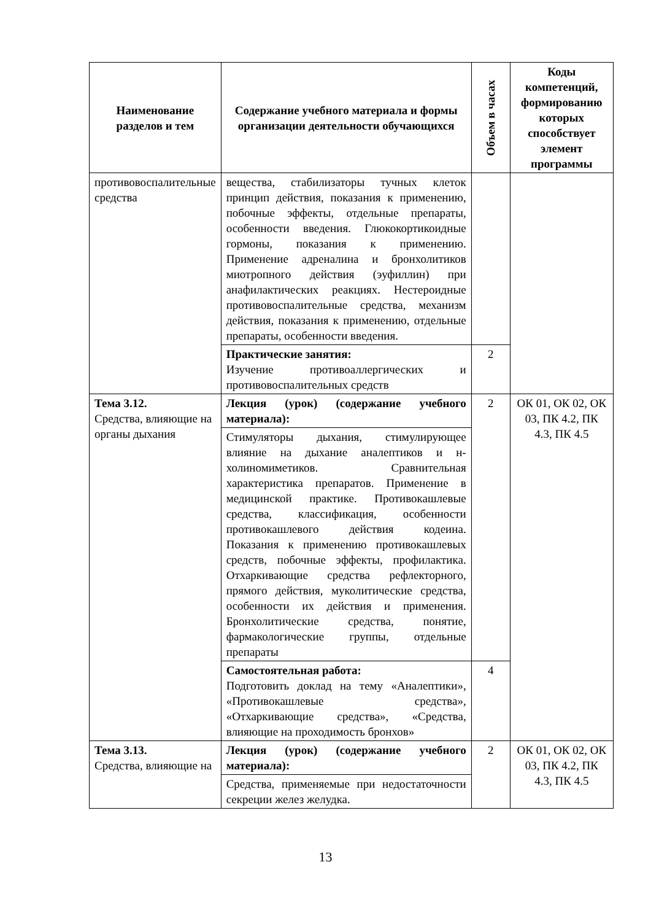| Наименование разделов и тем | Содержание учебного материала и формы организации деятельности обучающихся | Объем в часах | Коды компетенций, формированию которых способствует элемент программы |
| --- | --- | --- | --- |
| противовоспалительные средства | вещества, стабилизаторы тучных клеток принцип действия, показания к применению, побочные эффекты, отдельные препараты, особенности введения. Глюкокортикоидные гормоны, показания к применению. Применение адреналина и бронхолитиков миотропного действия (эуфиллин) при анафилактических реакциях. Нестероидные противовоспалительные средства, механизм действия, показания к применению, отдельные препараты, особенности введения. | | |
| | Практические занятия: Изучение противоаллергических и противовоспалительных средств | 2 | |
| Тема 3.12. Средства, влияющие на органы дыхания | Лекция (урок) (содержание учебного материала): | 2 | ОК 01, ОК 02, ОК 03, ПК 4.2, ПК 4.3, ПК 4.5 |
| | Стимуляторы дыхания, стимулирующее влияние на дыхание аналептиков и н-холиномиметиков. Сравнительная характеристика препаратов. Применение в медицинской практике. Противокашлевые средства, классификация, особенности противокашлевого действия кодеина. Показания к применению противокашлевых средств, побочные эффекты, профилактика. Отхаркивающие средства рефлекторного, прямого действия, муколитические средства, особенности их действия и применения. Бронхолитические средства, понятие, фармакологические группы, отдельные препараты | | |
| | Самостоятельная работа: Подготовить доклад на тему «Аналептики», «Противокашлевые средства», «Отхаркивающие средства», «Средства, влияющие на проходимость бронхов» | 4 | |
| Тема 3.13. Средства, влияющие на | Лекция (урок) (содержание учебного материала): | 2 | ОК 01, ОК 02, ОК 03, ПК 4.2, ПК 4.3, ПК 4.5 |
| | Средства, применяемые при недостаточности секреции желез желудка. | | |
13